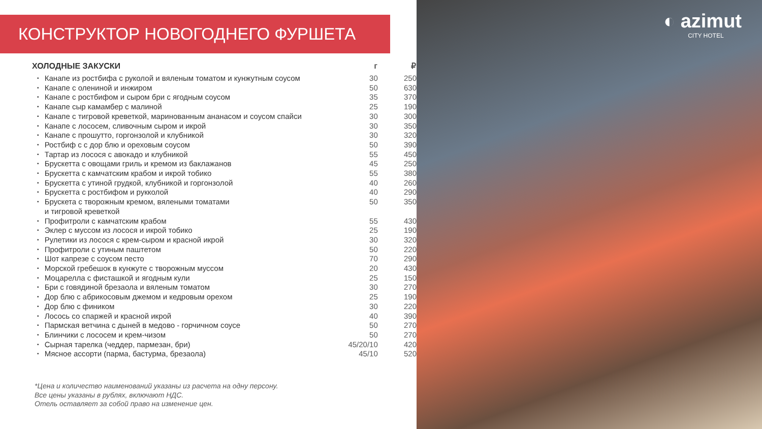КОНСТРУКТОР НОВОГОДНЕГО ФУРШЕТА
| ХОЛОДНЫЕ ЗАКУСКИ | | г | ₽ |
| --- | --- | --- | --- |
| • | Канапе из ростбифа с руколой и вяленым томатом и кунжутным соусом | 30 | 250 |
| • | Канапе с олениной и инжиром | 50 | 630 |
| • | Канапе с ростбифом и сыром бри с ягодным соусом | 35 | 370 |
| • | Канапе сыр камамбер с малиной | 25 | 190 |
| • | Канапе с тигровой креветкой, маринованным ананасом и соусом спайси | 30 | 300 |
| • | Канапе с лососем, сливочным сыром и икрой | 30 | 350 |
| • | Канапе с прошутто, горгонзолой и клубникой | 30 | 320 |
| • | Ростбиф с с дор блю и ореховым соусом | 50 | 390 |
| • | Тартар из лосося с авокадо и клубникой | 55 | 450 |
| • | Брускетта с овощами гриль и кремом из баклажанов | 45 | 250 |
| • | Брускетта с камчатским крабом и икрой тобико | 55 | 380 |
| • | Брускетта с утиной грудкой, клубникой и горгонзолой | 40 | 260 |
| • | Брускетта с ростбифом и рукколой | 40 | 290 |
| • | Брускета с творожным кремом, вялеными томатами и тигровой креветкой | 50 | 350 |
| • | Профитроли с камчатским крабом | 55 | 430 |
| • | Эклер с муссом из лосося и икрой тобико | 25 | 190 |
| • | Рулетики из лосося с крем-сыром и красной икрой | 30 | 320 |
| • | Профитроли с утиным паштетом | 50 | 220 |
| • | Шот капрезе с соусом песто | 70 | 290 |
| • | Морской гребешок в кунжуте с творожным муссом | 20 | 430 |
| • | Моцарелла с фисташкой и ягодным кули | 25 | 150 |
| • | Бри с говядиной брезаола и вяленым томатом | 30 | 270 |
| • | Дор блю с абрикосовым джемом и кедровым орехом | 25 | 190 |
| • | Дор блю с фиником | 30 | 220 |
| • | Лосось со спаржей и красной икрой | 40 | 390 |
| • | Пармская ветчина с дыней в медово - горчичном соусе | 50 | 270 |
| • | Блинчики с лососем и крем-чизом | 50 | 270 |
| • | Сырная тарелка (чеддер, пармезан, бри) | 45/20/10 | 420 |
| • | Мясное ассорти (парма, бастурма, брезаола) | 45/10 | 520 |
*Цена и количество наименований указаны из расчета на одну персону.
Все цены указаны в рублях, включают НДС.
Отель оставляет за собой право на изменение цен.
◐ azimut
CITY HOTEL